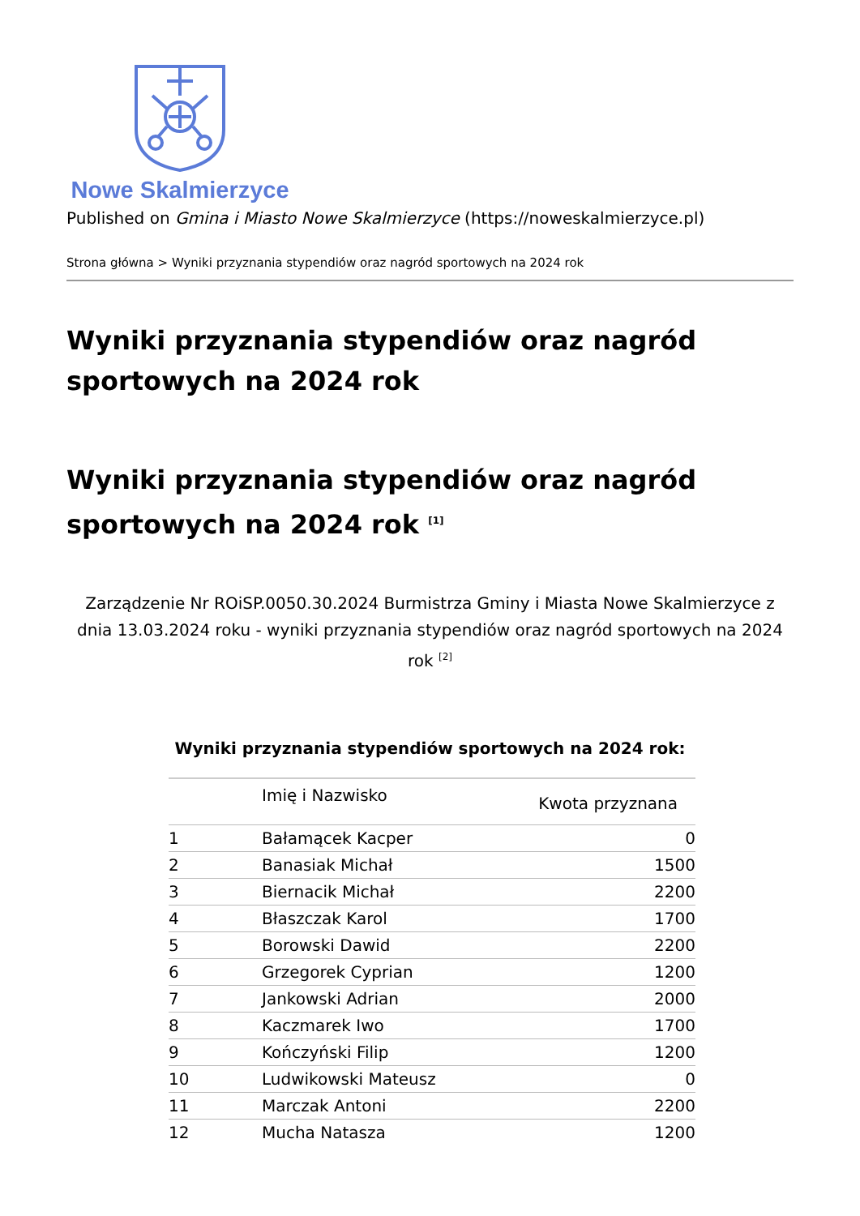Nowe Skalmierzyce
Published on Gmina i Miasto Nowe Skalmierzyce (https://noweskalmierzyce.pl)
Strona główna > Wyniki przyznania stypendiów oraz nagród sportowych na 2024 rok
Wyniki przyznania stypendiów oraz nagród sportowych na 2024 rok
Wyniki przyznania stypendiów oraz nagród sportowych na 2024 rok <sup>[1]</sup>
Zarządzenie Nr ROiSP.0050.30.2024 Burmistrza Gminy i Miasta Nowe Skalmierzyce z dnia 13.03.2024 roku - wyniki przyznania stypendiów oraz nagród sportowych na 2024 rok <sup>[2]</sup>
Wyniki przyznania stypendiów sportowych na 2024 rok:
| | Imię i Nazwisko | Kwota przyznana |
| --- | --- | --- |
| 1 | Bałamącek Kacper | 0 |
| 2 | Banasiak Michał | 1500 |
| 3 | Biernacik Michał | 2200 |
| 4 | Błaszczak Karol | 1700 |
| 5 | Borowski Dawid | 2200 |
| 6 | Grzegorek Cyprian | 1200 |
| 7 | Jankowski Adrian | 2000 |
| 8 | Kaczmarek Iwo | 1700 |
| 9 | Kończyński Filip | 1200 |
| 10 | Ludwikowski Mateusz | 0 |
| 11 | Marczak Antoni | 2200 |
| 12 | Mucha Natasza | 1200 |